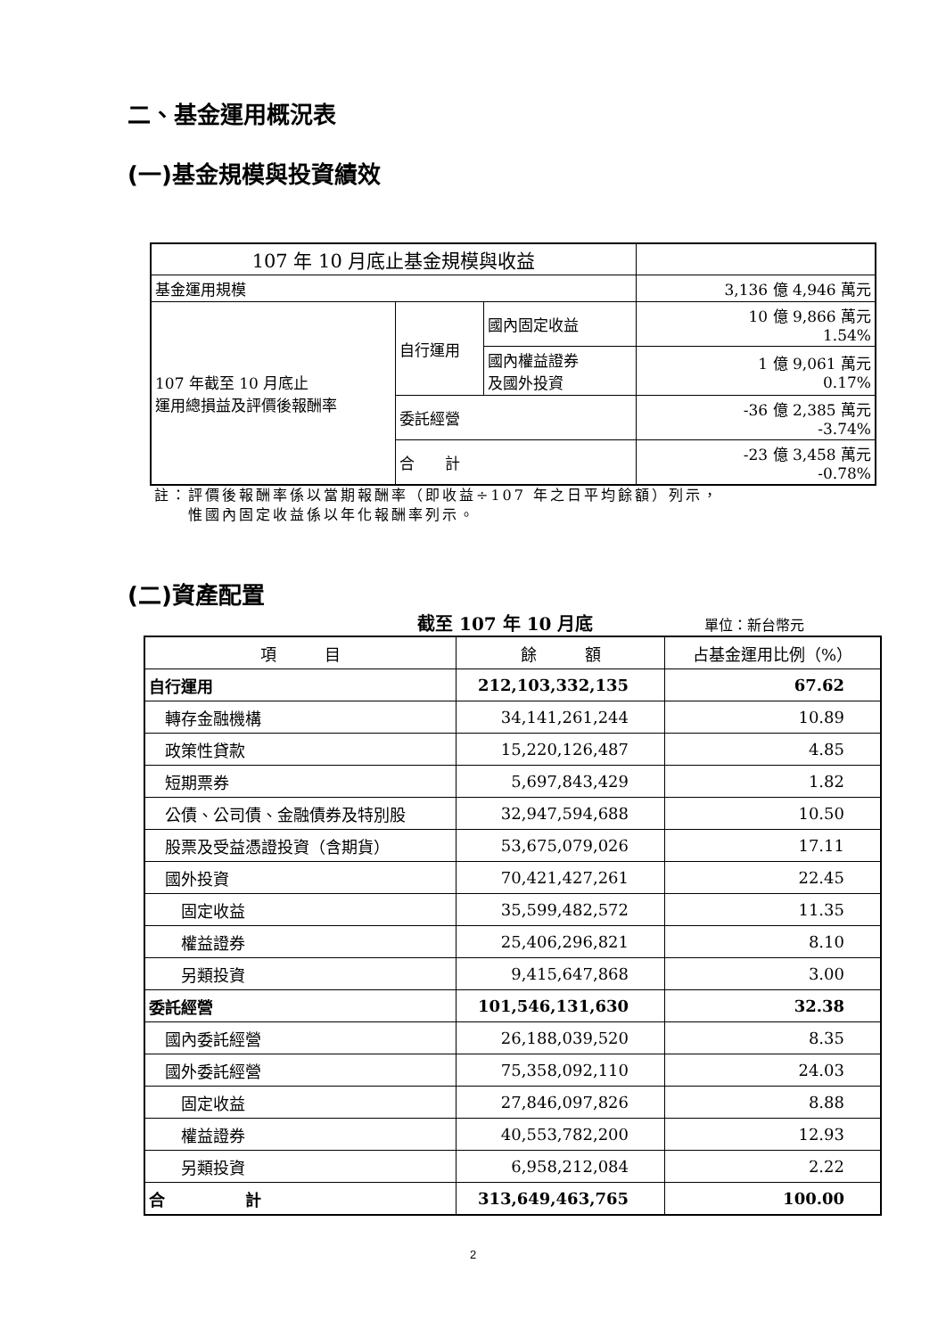二、基金運用概況表
(一)基金規模與投資績效
| 107 年 10 月底止基金規模與收益 | | | |
| 基金運用規模 | | | 3,136 億 4,946 萬元 |
| 107 年截至 10 月底止 運用總損益及評價後報酬率 | 自行運用 | 國內固定收益 | 10 億 9,866 萬元 1.54% |
| | | 國內權益證券 及國外投資 | 1 億 9,061 萬元 0.17% |
| | 委託經營 | | -36 億 2,385 萬元 -3.74% |
| | 合 計 | | -23 億 3,458 萬元 -0.78% |
註：評價後報酬率係以當期報酬率（即收益÷107 年之日平均餘額）列示，
　　惟國內固定收益係以年化報酬率列示。
(二)資產配置
截至 107 年 10 月底 單位：新台幣元
| 項 目 | 餘 額 | 占基金運用比例（%） |
| 自行運用 | 212,103,332,135 | 67.62 |
| 轉存金融機構 | 34,141,261,244 | 10.89 |
| 政策性貸款 | 15,220,126,487 | 4.85 |
| 短期票券 | 5,697,843,429 | 1.82 |
| 公債、公司債、金融債券及特別股 | 32,947,594,688 | 10.50 |
| 股票及受益憑證投資（含期貨） | 53,675,079,026 | 17.11 |
| 國外投資 | 70,421,427,261 | 22.45 |
| 固定收益 | 35,599,482,572 | 11.35 |
| 權益證券 | 25,406,296,821 | 8.10 |
| 另類投資 | 9,415,647,868 | 3.00 |
| 委託經營 | 101,546,131,630 | 32.38 |
| 國內委託經營 | 26,188,039,520 | 8.35 |
| 國外委託經營 | 75,358,092,110 | 24.03 |
| 固定收益 | 27,846,097,826 | 8.88 |
| 權益證券 | 40,553,782,200 | 12.93 |
| 另類投資 | 6,958,212,084 | 2.22 |
| 合 計 | 313,649,463,765 | 100.00 |
2